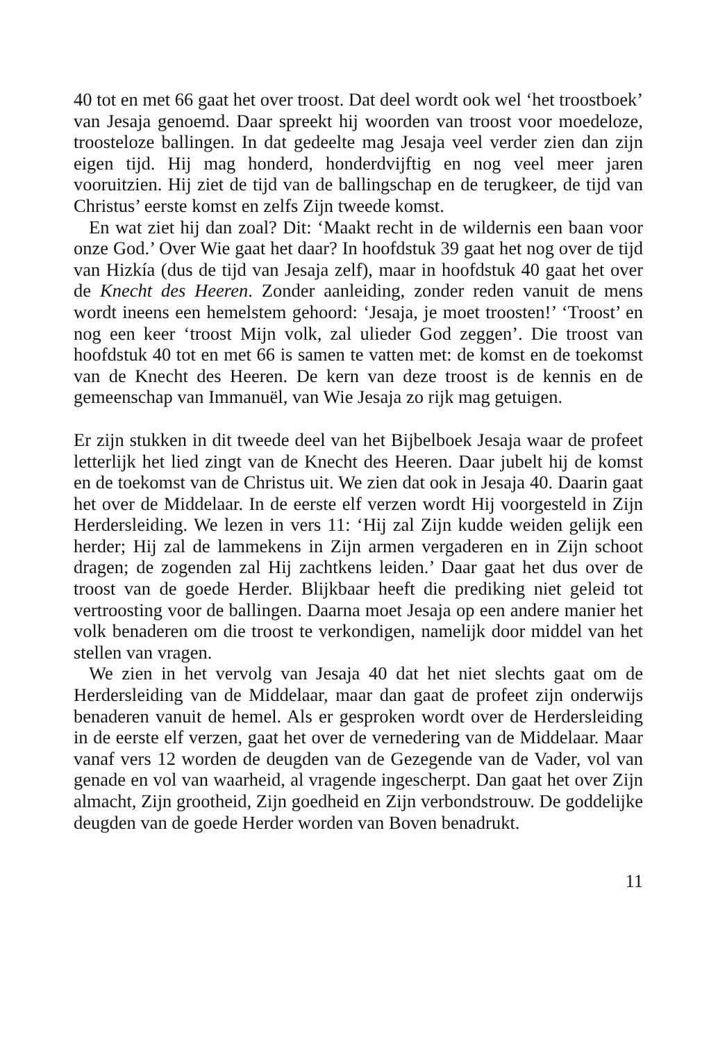40 tot en met 66 gaat het over troost. Dat deel wordt ook wel ‘het troostboek’ van Jesaja genoemd. Daar spreekt hij woorden van troost voor moedeloze, troosteloze ballingen. In dat gedeelte mag Jesaja veel verder zien dan zijn eigen tijd. Hij mag honderd, honderdvijftig en nog veel meer jaren vooruitzien. Hij ziet de tijd van de ballingschap en de terugkeer, de tijd van Christus’ eerste komst en zelfs Zijn tweede komst.
En wat ziet hij dan zoal? Dit: ‘Maakt recht in de wildernis een baan voor onze God.’ Over Wie gaat het daar? In hoofdstuk 39 gaat het nog over de tijd van Hizkía (dus de tijd van Jesaja zelf), maar in hoofdstuk 40 gaat het over de Knecht des Heeren. Zonder aanleiding, zonder reden vanuit de mens wordt ineens een hemelstem gehoord: ‘Jesaja, je moet troosten!’ ‘Troost’ en nog een keer ‘troost Mijn volk, zal ulieder God zeggen’. Die troost van hoofdstuk 40 tot en met 66 is samen te vatten met: de komst en de toekomst van de Knecht des Heeren. De kern van deze troost is de kennis en de gemeenschap van Immanuël, van Wie Jesaja zo rijk mag getuigen.
Er zijn stukken in dit tweede deel van het Bijbelboek Jesaja waar de profeet letterlijk het lied zingt van de Knecht des Heeren. Daar jubelt hij de komst en de toekomst van de Christus uit. We zien dat ook in Jesaja 40. Daarin gaat het over de Middelaar. In de eerste elf verzen wordt Hij voorgesteld in Zijn Herdersleiding. We lezen in vers 11: ‘Hij zal Zijn kudde weiden gelijk een herder; Hij zal de lammekens in Zijn armen vergaderen en in Zijn schoot dragen; de zogenden zal Hij zachtkens leiden.’ Daar gaat het dus over de troost van de goede Herder. Blijkbaar heeft die prediking niet geleid tot vertroosting voor de ballingen. Daarna moet Jesaja op een andere manier het volk benaderen om die troost te verkondigen, namelijk door middel van het stellen van vragen.
We zien in het vervolg van Jesaja 40 dat het niet slechts gaat om de Herdersleiding van de Middelaar, maar dan gaat de profeet zijn onderwijs benaderen vanuit de hemel. Als er gesproken wordt over de Herdersleiding in de eerste elf verzen, gaat het over de vernedering van de Middelaar. Maar vanaf vers 12 worden de deugden van de Gezegende van de Vader, vol van genade en vol van waarheid, al vragende ingescherpt. Dan gaat het over Zijn almacht, Zijn grootheid, Zijn goedheid en Zijn verbondstrouw. De goddelijke deugden van de goede Herder worden van Boven benadrukt.
11